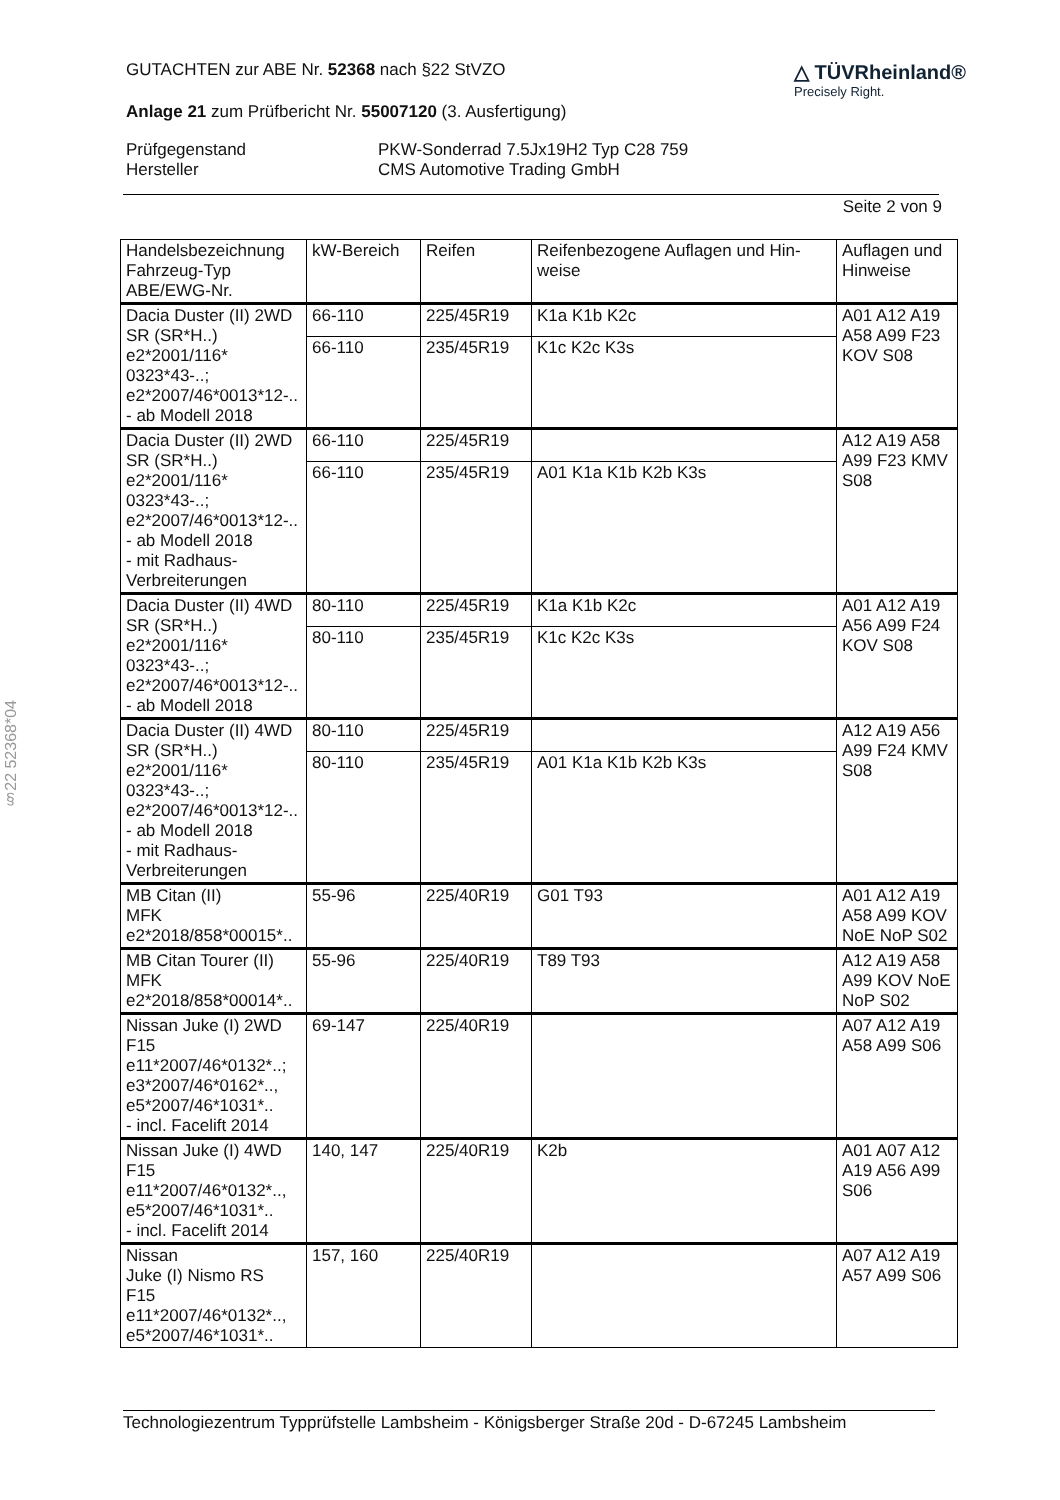§22 52368*04
GUTACHTEN zur ABE Nr. 52368 nach §22 StVZO
Anlage 21 zum Prüfbericht Nr. 55007120 (3. Ausfertigung)
△ TÜVRheinland®
Precisely Right.
Prüfgegenstand
PKW-Sonderrad 7.5Jx19H2 Typ C28 759
Hersteller
CMS Automotive Trading GmbH
Seite 2 von 9
| Handelsbezeichnung Fahrzeug-Typ ABE/EWG-Nr. | kW-Bereich | Reifen | Reifenbezogene Auflagen und Hin-weise | Auflagen und Hinweise |
| --- | --- | --- | --- | --- |
| Dacia Duster (II) 2WD SR (SR*H..) e2*2001/116* 0323*43-..; e2*2007/46*0013*12-.. - ab Modell 2018 | 66-110 | 225/45R19 | K1a K1b K2c | A01 A12 A19 A58 A99 F23 KOV S08 |
| | 66-110 | 235/45R19 | K1c K2c K3s | |
| Dacia Duster (II) 2WD SR (SR*H..) e2*2001/116* 0323*43-..; e2*2007/46*0013*12-.. - ab Modell 2018 - mit Radhaus-Verbreiterungen | 66-110 | 225/45R19 | | A12 A19 A58 A99 F23 KMV S08 |
| | 66-110 | 235/45R19 | A01 K1a K1b K2b K3s | |
| Dacia Duster (II) 4WD SR (SR*H..) e2*2001/116* 0323*43-..; e2*2007/46*0013*12-.. - ab Modell 2018 | 80-110 | 225/45R19 | K1a K1b K2c | A01 A12 A19 A56 A99 F24 KOV S08 |
| | 80-110 | 235/45R19 | K1c K2c K3s | |
| Dacia Duster (II) 4WD SR (SR*H..) e2*2001/116* 0323*43-..; e2*2007/46*0013*12-.. - ab Modell 2018 - mit Radhaus-Verbreiterungen | 80-110 | 225/45R19 | | A12 A19 A56 A99 F24 KMV S08 |
| | 80-110 | 235/45R19 | A01 K1a K1b K2b K3s | |
| MB Citan (II) MFK e2*2018/858*00015*.. | 55-96 | 225/40R19 | G01 T93 | A01 A12 A19 A58 A99 KOV NoE NoP S02 |
| MB Citan Tourer (II) MFK e2*2018/858*00014*.. | 55-96 | 225/40R19 | T89 T93 | A12 A19 A58 A99 KOV NoE NoP S02 |
| Nissan Juke (I) 2WD F15 e11*2007/46*0132*..; e3*2007/46*0162*.., e5*2007/46*1031*.. - incl. Facelift 2014 | 69-147 | 225/40R19 | | A07 A12 A19 A58 A99 S06 |
| Nissan Juke (I) 4WD F15 e11*2007/46*0132*.., e5*2007/46*1031*.. - incl. Facelift 2014 | 140, 147 | 225/40R19 | K2b | A01 A07 A12 A19 A56 A99 S06 |
| Nissan Juke (I) Nismo RS F15 e11*2007/46*0132*.., e5*2007/46*1031*.. | 157, 160 | 225/40R19 | | A07 A12 A19 A57 A99 S06 |
Technologiezentrum Typprüfstelle Lambsheim - Königsberger Straße 20d - D-67245 Lambsheim